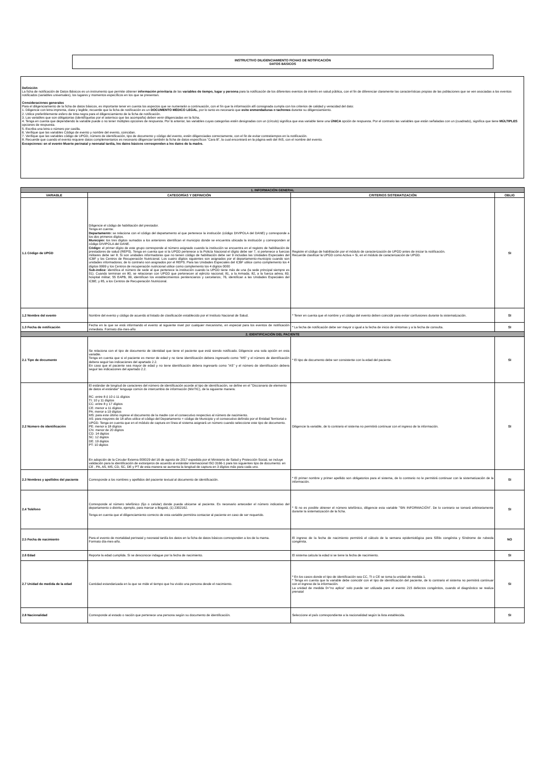INSTRUCTIVO DILIGENCIAMIENTO FICHAS DE NOTIFICACIÓN
DATOS BÁSICOS
Definición
La ficha de notificación de Datos Básicos es un instrumento que permite obtener información prioritaria de las variables de tiempo, lugar y persona para la notificación de los diferentes eventos de interés en salud pública, con el fin de diferenciar claramente las características propias de las poblaciones que se ven asociadas a los eventos notificados (variables universales), los lugares y momentos específicos en los que se presentan.
Consideraciones generales
Para el diligenciamiento de la ficha de datos básicos, es importante tener en cuenta los aspectos que se numerarán a continuación, con el fin que la información allí consignada cumpla con los criterios de calidad y veracidad del dato:
1. Diligencie con letra imprenta, clara y legible; recuerde que la ficha de notificación es un DOCUMENTO MÉDICO LEGAL, por lo tanto es necesario que evite enmendaduras o tachones durante su diligenciamiento.
2. Utilice preferiblemente esfero de tinta negra para el diligenciamiento de la ficha de notificación.
3. Las variables que son obligatorias (identifíquelas por el asterisco que las acompaña) deben venir diligenciadas en la ficha.
4. Tenga en cuenta que dependiendo la variable puede o no tener múltiples opciones de respuesta. Por lo anterior, las variables cuyas categorías estén designadas con un (círculo) significa que esa variable tiene una ÚNICA opción de respuesta. Por el contrario las variables que están señaladas con un (cuadrado), significa que tiene MÚLTIPLES opciones de respuesta.
5. Escriba una letra o número por casilla.
6. Verifique que las variables Código de evento y nombre del evento, coincidan.
7. Verifique que las variables código de UPGD, número de identificación, tipo de documento y código del evento, estén diligenciadas correctamente, con el fin de evitar contratiempos en la notificación.
8. Recuerde que cuando el evento requiere datos complementarios es necesario diligenciar también la ficha de datos específicos "Cara B", la cual encontrará en la página web del INS, con el nombre del evento.
Excepciones: en el evento Muerte perinatal y neonatal tardía, los datos básicos corresponden a los datos de la madre.
| 1. INFORMACIÓN GENERAL | | | |
| VARIABLE | CATEGORÍAS Y DEFINICIÓN | CRITERIOS SISTEMATIZACIÓN | OBLIG |
| 1.1 Código de UPGD | Diligencie el código de habilitación del prestador. Tenga en cuenta: Departamento: se relaciona con el código del departamento al que pertenece la institución (código DIVIPOLA del DANE) y corresponde a los dos primeros dígitos. Municipio: los tres dígitos sumados a los anteriores identifican el municipio donde se encuentra ubicada la institución y corresponden al código DIVIPOLA del DANE. Código: el primer dígito de este grupo corresponde al número asignado cuando la institución se encuentra en el registro de habilitación de prestadores de salud (REPS). Tenga en cuenta que si la UPGD pertenece a la Policía Nacional el dígito debe ser 7, si pertenece a fuerzas militares debe ser 8. Si son unidades informadoras que no tienen código de habilitación debe ser 9 incluidas las Unidades Especiales del ICBF y los Centros de Recuperación Nutricional. Los cuatro dígitos siguientes son asignados por el departamento-municipio cuando son unidades informadoras; de lo contrario son asignados por el REPS. Para las Unidades Especiales del ICBF utilice como complemento los 4 dígitos 9999 y los Centros de recuperación nutricional utilice como complemento los 4 dígitos 0000 Sub-índice: identifica el número de sede al que pertenece la institución cuando la UPGD tiene más de una (la sede principal siempre es 01). Cuando terminan en 80, se relacionan con UPGD que pertenecen al ejército nacional; 81, a la Armada; 82, a la fuerza aérea; 83, hospital militar; 55 EAPB, 99, identifican los establecimientos penitenciarios y carcelarios; 76, identifican a las Unidades Especiales del ICBE; y 85, a los Centros de Recuperación Nutricional. | Registre el código de habilitación por el módulo de caracterización de UPGD antes de iniciar la notificación. Recuerde clasificar la UPGD como Activa = Si, en el módulo de caracterización de UPGD. | SI |
| 1.2 Nombre del evento | Nombre del evento y código de acuerdo al listado de clasificación establecido por el Instituto Nacional de Salud. | * Tener en cuenta que el nombre y el código del evento deben coincidir para evitar confusiones durante la sistematización. | SI |
| 1.3 Fecha de notificación | Fecha en la que se está informando el evento al siguiente nivel por cualquier mecanismo, en especial para los eventos de notificación inmediata. Formato día-mes-año | * La fecha de notificación debe ser mayor o igual a la fecha de inicio de síntomas y a la fecha de consulta. | SI |
| 2. IDENTIFICACIÓN DEL PACIENTE | | | |
| 2.1 Tipo de documento | Se relaciona con el tipo de documento de identidad que tiene el paciente que está siendo notificado. Diligencie una sola opción en esta variable. Tenga en cuenta que si el paciente es menor de edad y no tiene identificación debera ingresarlo como "MS" y el número de identificación debera seguir las indicaciones del apartado 2.2. En caso que el paciente sea mayor de edad y no tiene identificación debera ingresarlo como "AS" y el número de identificación debera seguir las indicaciones del apartado 2.2. | * El tipo de documento debe ser consistente con la edad del paciente. | SI |
| 2.2 Número de identificación | El estándar de longitud de caracteres del número de identificación acorde al tipo de identificación, se define en el "Diccionario de elemento de datos el estándar" lenguaje común de intercambio de información (MinTIC), de la siguiente manera: RC: entre 8 ó 10 ú 11 dígitos TI: 10 y 11 dígitos CC: entre 8 y 17 dígitos CE: menor a 11 dígitos PA: menor a 19 dígitos MS: para este último ingrese el documento de la madre con el consecutivo respectivo al número de nacimiento. AS: para mayores de 18 años utilice el código del Departamento + código de Municipio y el consecutivo definido por el Entidad Territorial o UPGD. Tenga en cuenta que en el módulo de captura en línea el sistema asignará un número cuando seleccione este tipo de documento. PE: menor a 18 dígitos CN: menor de 20 dígitos CD: 14 digitos SC: 12 digitos DE: 19 digitos PT: 10 digitos En adopción de la Circular Externa 000029 del 16 de agosto de 2017 expedida por el Ministerio de Salud y Protección Social, se incluye validación para la identificación de extranjeros de acuerdo al estándar internacional ISO 3166-1 para los siguientes tipo de documento: en CE , PA, AS, MS, CD, SC, DE y PT de esta manera se aumenta la longitud de captura en 3 dígitos más para cada uno. | Diligencie la variable, de lo contrario el sistema no permitirá continuar con el ingreso de la información. | SI |
| 2.3 Nombres y apellidos del paciente | Corresponde a los nombres y apellidos del paciente textual al documento de identificación. | * El primer nombre y primer apellido son obligatorios para el sistema, de lo contrario no le permitirá continuar con la sistematización de la información. | SI |
| 2.4 Teléfono | Corresponde al número telefónico (fijo o celular) donde pueda ubicarse al paciente. Es necesario anteceder el número indicativo del departamento o distrito, ejemplo, para marcar a Bogotá, (1) 2302162. Tenga en cuenta que el diligenciamiento correcto de esta variable permitira contactar al paciente en caso de ser requerido. | * Si no es posible obtener el número telefónico, diligencie esta variable "SIN INFORMACIÓN". De lo contrario se tomará arbitrariamente durante la sistematización de la ficha. | SI |
| 2.5 Fecha de nacimiento | Para el evento de mortalidad perinatal y neonatal tardía los datos en la ficha de datos básicos corresponden a los de la mama. Formato día-mes-año. | El ingreso de la fecha de nacimiento permitirá el cálculo de la semana epidemiológica para Sífilis congénita y Síndrome de rubeola congénita. | NO |
| 2.6 Edad | Reporte la edad cumplida. Si se desconoce indague por la fecha de nacimiento. | El sistema calcula la edad si se tiene la fecha de nacimiento. | SI |
| 2.7 Unidad de medida de la edad | Cantidad estandarizada en la que se mide el tiempo que ha vivido una persona desde el nacimiento. | * En los casos donde el tipo de identificación sea CC, TI o CE se toma la unidad de medida 1. * Tenga en cuenta que la variable debe coincidir con el tipo de identificación del paciente, de lo contrario el sistema no permitirá continuar con el ingreso de la información. La unidad de medida 0="no aplica" solo puede ser utilizada para el evento 215 defectos congénitos, cuando el diagnóstico se realiza prenatal | SI |
| 2.8 Nacionalidad | Corresponde al estado o nación que pertenece una persona según su documento de identificación. | Seleccione el país correspondiente a la nacionalidad según la lista establecida. | SI |